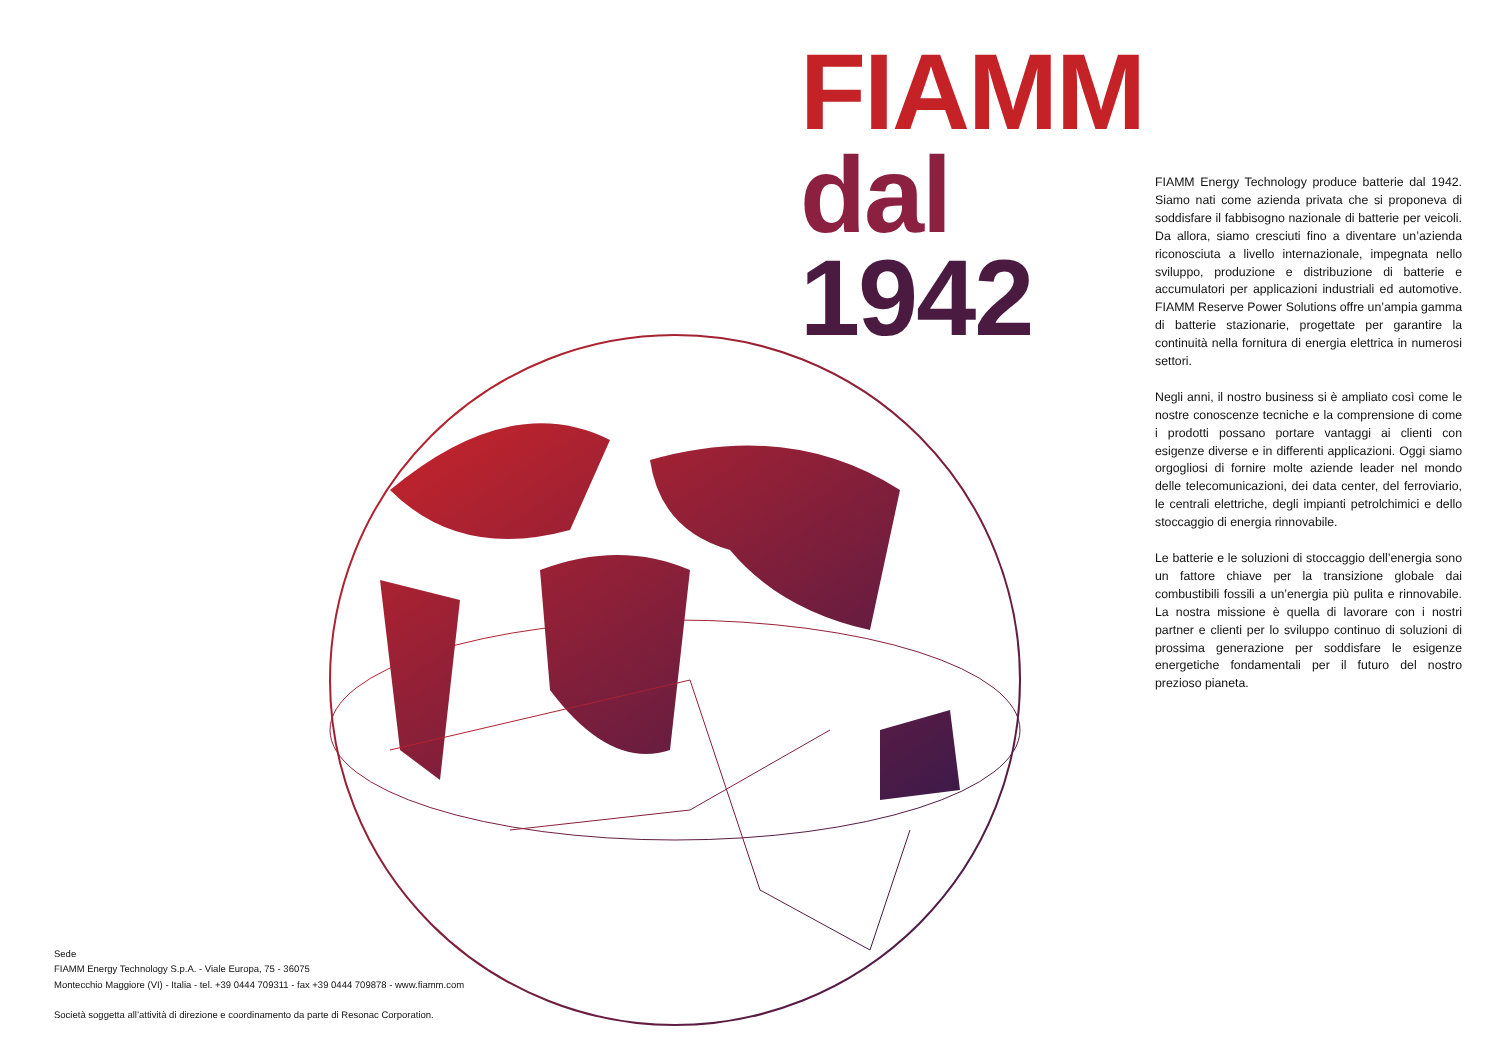FIAMM
dal
1942
FIAMM Energy Technology produce batterie dal 1942. Siamo nati come azienda privata che si proponeva di soddisfare il fabbisogno nazionale di batterie per veicoli. Da allora, siamo cresciuti fino a diventare un’azienda riconosciuta a livello internazionale, impegnata nello sviluppo, produzione e distribuzione di batterie e accumulatori per applicazioni industriali ed automotive. FIAMM Reserve Power Solutions offre un’ampia gamma di batterie stazionarie, progettate per garantire la continuità nella fornitura di energia elettrica in numerosi settori.
Negli anni, il nostro business si è ampliato così come le nostre conoscenze tecniche e la comprensione di come i prodotti possano portare vantaggi ai clienti con esigenze diverse e in differenti applicazioni. Oggi siamo orgogliosi di fornire molte aziende leader nel mondo delle telecomunicazioni, dei data center, del ferroviario, le centrali elettriche, degli impianti petrolchimici e dello stoccaggio di energia rinnovabile.
Le batterie e le soluzioni di stoccaggio dell’energia sono un fattore chiave per la transizione globale dai combustibili fossili a un’energia più pulita e rinnovabile. La nostra missione è quella di lavorare con i nostri partner e clienti per lo sviluppo continuo di soluzioni di prossima generazione per soddisfare le esigenze energetiche fondamentali per il futuro del nostro prezioso pianeta.
Sede
FIAMM Energy Technology S.p.A. - Viale Europa, 75 - 36075
Montecchio Maggiore (VI) - Italia - tel. +39 0444 709311 - fax +39 0444 709878 - www.fiamm.com
Società soggetta all’attività di direzione e coordinamento da parte di Resonac Corporation.